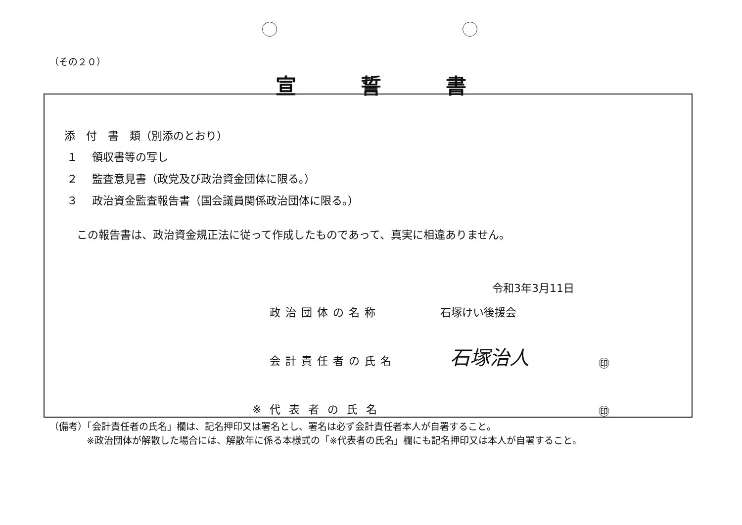（その２０）
宣誓書
添　付　書　類（別添のとおり）
１　 領収書等の写し
２　 監査意見書（政党及び政治資金団体に限る。）
３　 政治資金監査報告書（国会議員関係政治団体に限る。）
この報告書は、政治資金規正法に従って作成したものであって、真実に相違ありません。
令和3年3月11日
政治団体の名称 石塚けい後援会
会計責任者の氏名 石塚治人 ㊞
※代表者の氏名 ㊞
（備考）「会計責任者の氏名」欄は、記名押印又は署名とし、署名は必ず会計責任者本人が自署すること。
※政治団体が解散した場合には、解散年に係る本様式の「※代表者の氏名」欄にも記名押印又は本人が自署すること。